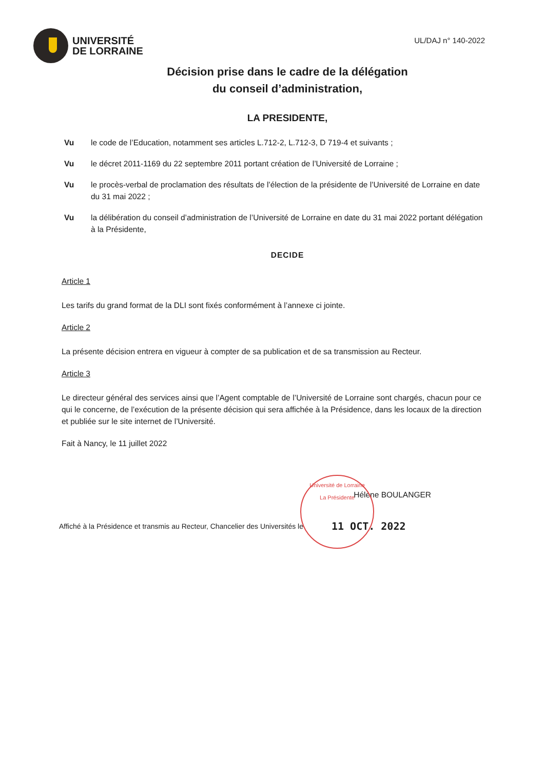UNIVERSITÉ
DE LORRAINE
UL/DAJ n° 140-2022
Décision prise dans le cadre de la délégation
du conseil d’administration,
LA PRESIDENTE,
Vu le code de l’Education, notamment ses articles L.712-2, L.712-3, D 719-4 et suivants ;
Vu le décret 2011-1169 du 22 septembre 2011 portant création de l’Université de Lorraine ;
Vu le procès-verbal de proclamation des résultats de l’élection de la présidente de l’Université de Lorraine en date du 31 mai 2022 ;
Vu la délibération du conseil d’administration de l’Université de Lorraine en date du 31 mai 2022 portant délégation à la Présidente,
DECIDE
Article 1
Les tarifs du grand format de la DLI sont fixés conformément à l’annexe ci jointe.
Article 2
La présente décision entrera en vigueur à compter de sa publication et de sa transmission au Recteur.
Article 3
Le directeur général des services ainsi que l’Agent comptable de l’Université de Lorraine sont chargés, chacun pour ce qui le concerne, de l’exécution de la présente décision qui sera affichée à la Présidence, dans les locaux de la direction et publiée sur le site internet de l’Université.
Fait à Nancy, le 11 juillet 2022
Université de Lorraine
La Présidente
Hélène BOULANGER
Affiché à la Présidence et transmis au Recteur, Chancelier des Universités le 11 OCT. 2022